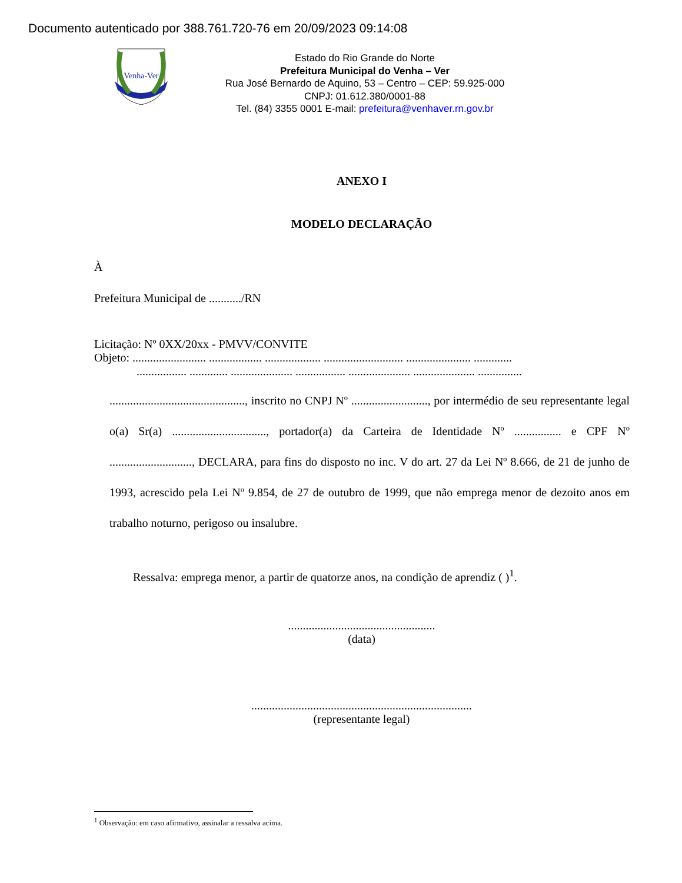Documento autenticado por 388.761.720-76 em 20/09/2023 09:14:08
Venha-Ver
Estado do Rio Grande do Norte
Prefeitura Municipal do Venha – Ver
Rua José Bernardo de Aquino, 53 – Centro – CEP: 59.925-000
CNPJ: 01.612.380/0001-88
Tel. (84) 3355 0001 E-mail: prefeitura@venhaver.rn.gov.br
ANEXO I
MODELO DECLARAÇÃO
À
Prefeitura Municipal de .........../RN
Licitação: Nº 0XX/20xx - PMVV/CONVITE
Objeto: ......................... .................. ................... ........................... ...................... .............
................. ............. ..................... ................. ..................... ..................... ...............
.............................................., inscrito no CNPJ Nº .........................., por intermédio de seu representante legal o(a) Sr(a) ................................, portador(a) da Carteira de Identidade Nº ................ e CPF Nº ............................, DECLARA, para fins do disposto no inc. V do art. 27 da Lei Nº 8.666, de 21 de junho de 1993, acrescido pela Lei Nº 9.854, de 27 de outubro de 1999, que não emprega menor de dezoito anos em trabalho noturno, perigoso ou insalubre.
Ressalva: emprega menor, a partir de quatorze anos, na condição de aprendiz ( )<sup>1</sup>.
..................................................
(data)
...........................................................................
(representante legal)
<sup>1</sup> Observação: em caso afirmativo, assinalar a ressalva acima.